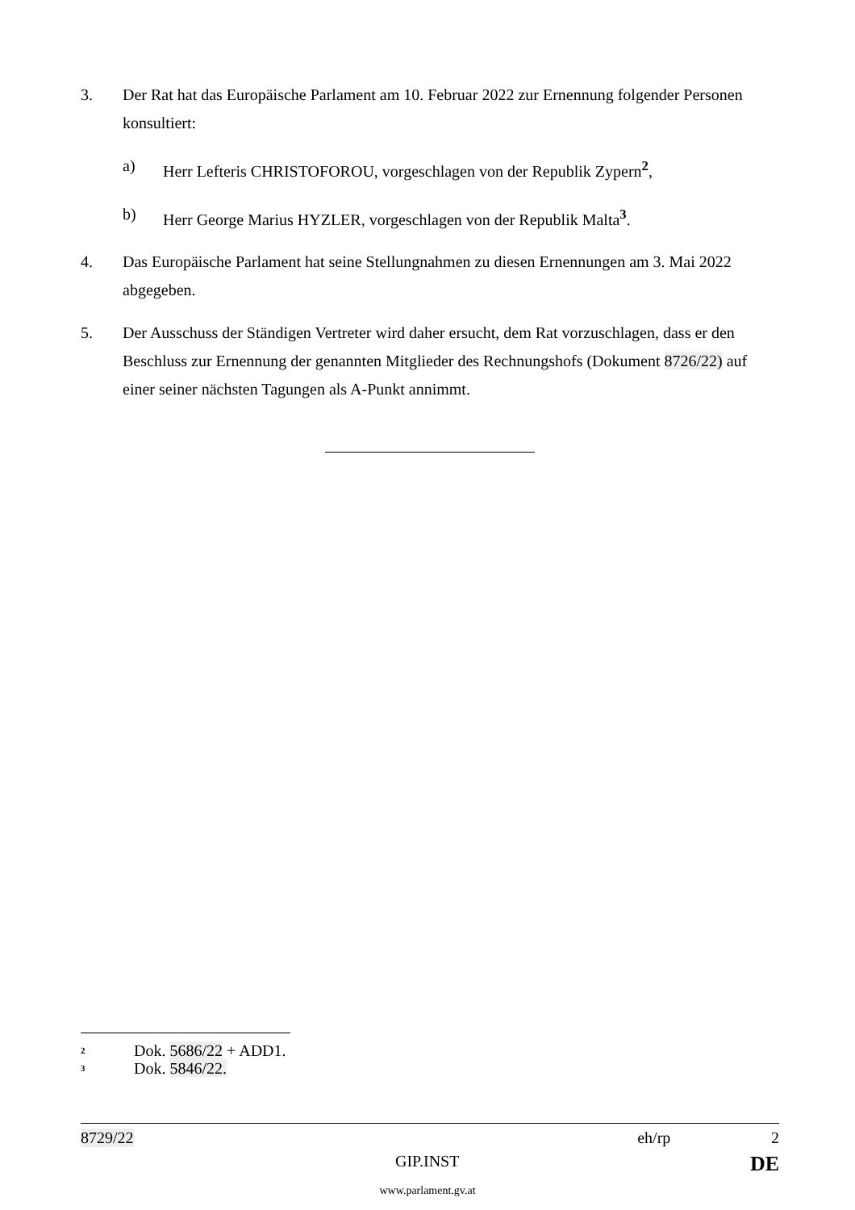3. Der Rat hat das Europäische Parlament am 10. Februar 2022 zur Ernennung folgender Personen konsultiert:
a) Herr Lefteris CHRISTOFOROU, vorgeschlagen von der Republik Zypern<sup>2</sup>,
b) Herr George Marius HYZLER, vorgeschlagen von der Republik Malta<sup>3</sup>.
4. Das Europäische Parlament hat seine Stellungnahmen zu diesen Ernennungen am 3. Mai 2022 abgegeben.
5. Der Ausschuss der Ständigen Vertreter wird daher ersucht, dem Rat vorzuschlagen, dass er den Beschluss zur Ernennung der genannten Mitglieder des Rechnungshofs (Dokument 8726/22) auf einer seiner nächsten Tagungen als A-Punkt annimmt.
<sup>2</sup> Dok. 5686/22 + ADD1.
<sup>3</sup> Dok. 5846/22.
8729/22 eh/rp 2
GIP.INST DE
www.parlament.gv.at